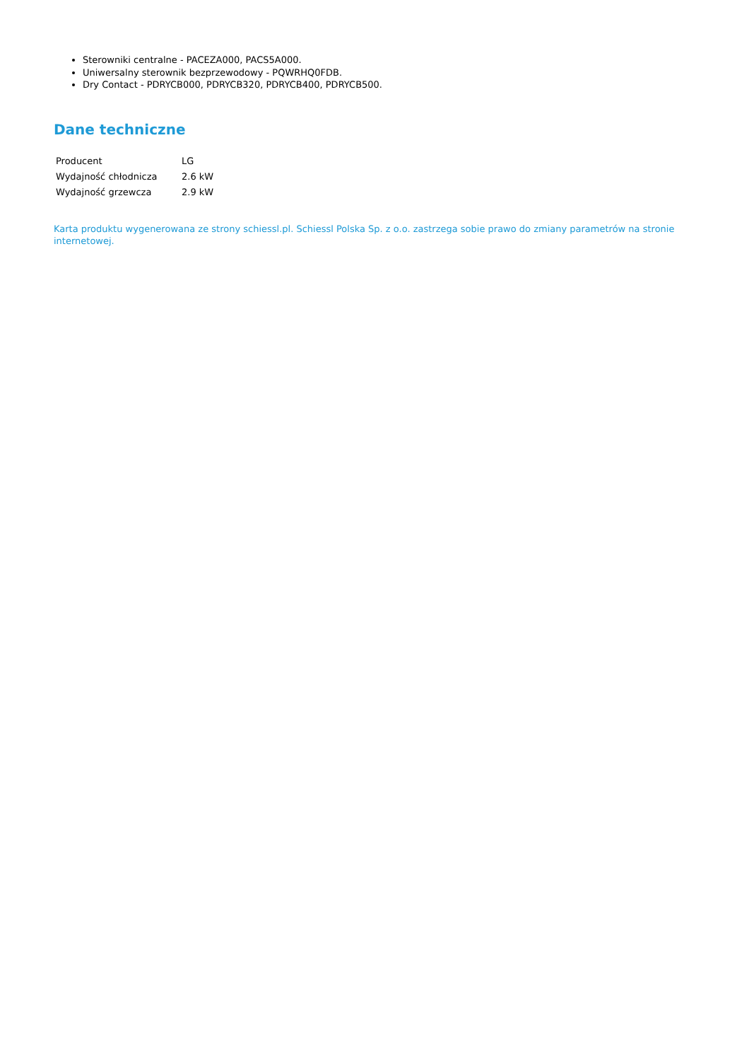Sterowniki centralne - PACEZA000, PACS5A000.
Uniwersalny sterownik bezprzewodowy - PQWRHQ0FDB.
Dry Contact - PDRYCB000, PDRYCB320, PDRYCB400, PDRYCB500.
Dane techniczne
| Producent | LG |
| Wydajność chłodnicza | 2.6 kW |
| Wydajność grzewcza | 2.9 kW |
Karta produktu wygenerowana ze strony schiessl.pl. Schiessl Polska Sp. z o.o. zastrzega sobie prawo do zmiany parametrów na stronie internetowej.